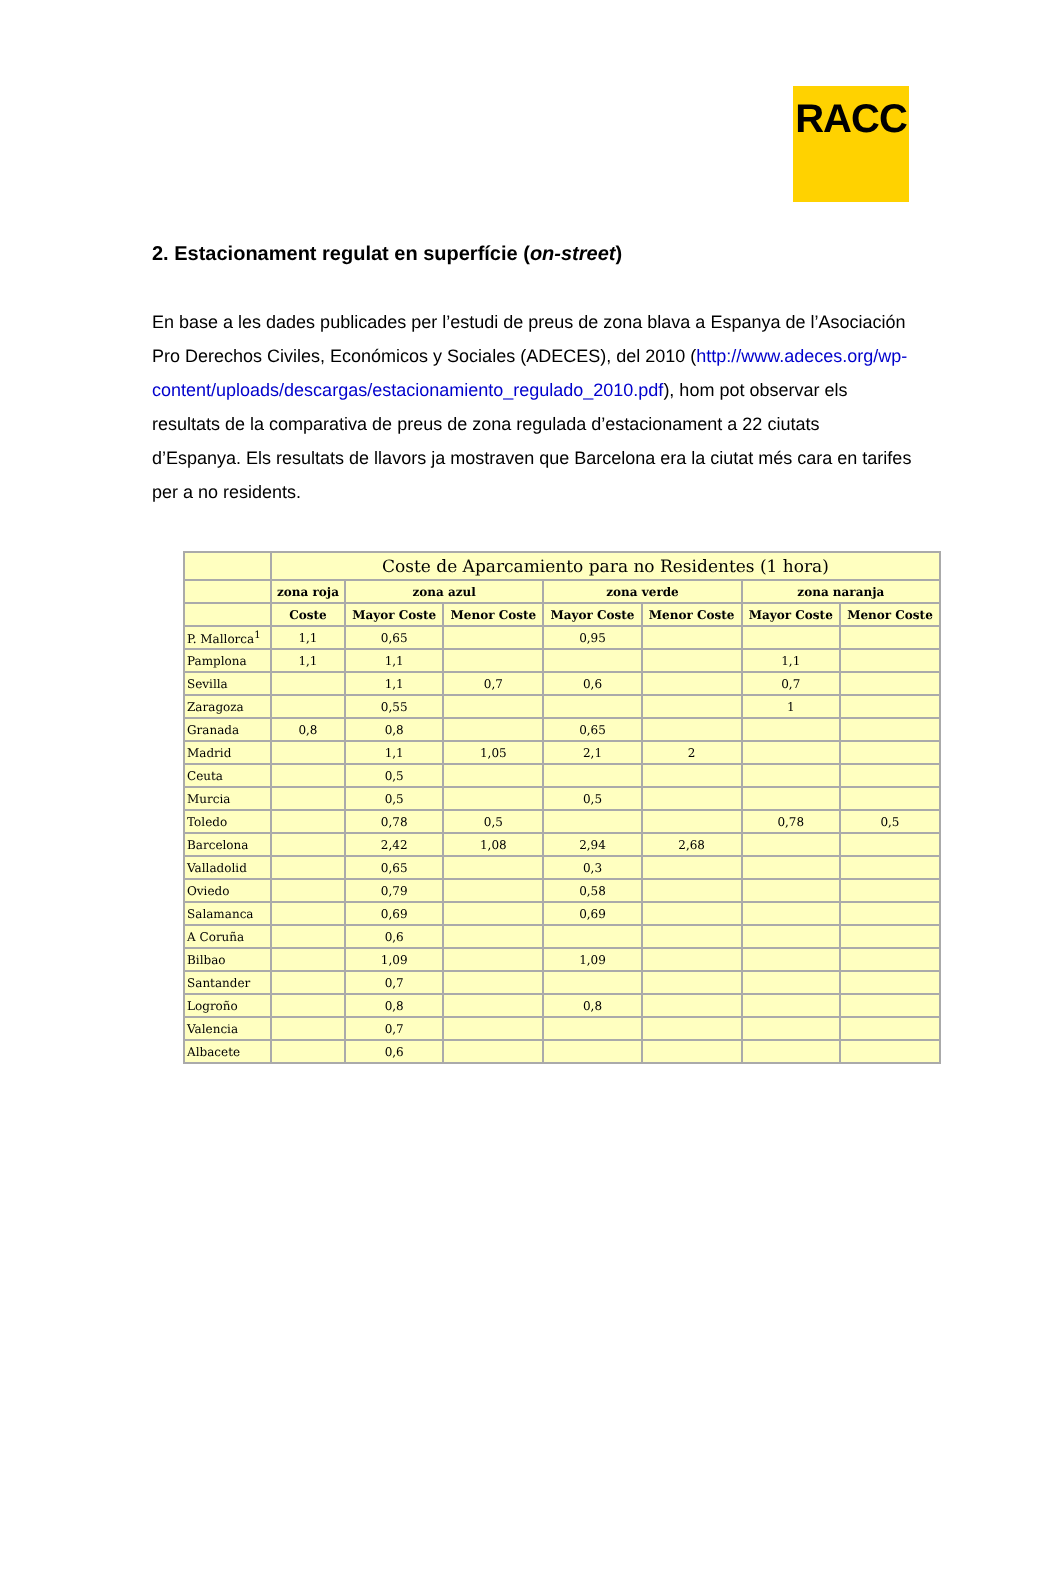RACC
2. Estacionament regulat en superfície (on-street)
En base a les dades publicades per l’estudi de preus de zona blava a Espanya de l’Asociación Pro Derechos Civiles, Económicos y Sociales (ADECES), del 2010 (http://www.adeces.org/wp-content/uploads/descargas/estacionamiento_regulado_2010.pdf), hom pot observar els resultats de la comparativa de preus de zona regulada d’estacionament a 22 ciutats d’Espanya. Els resultats de llavors ja mostraven que Barcelona era la ciutat més cara en tarifes per a no residents.
| | Coste de Aparcamiento para no Residentes (1 hora) | | | | | | |
| --- | --- | --- | --- | --- | --- | --- | --- |
| | zona roja | zona azul | | zona verde | | zona naranja | |
| | Coste | Mayor Coste | Menor Coste | Mayor Coste | Menor Coste | Mayor Coste | Menor Coste |
| P. Mallorca<sup>1</sup> | 1,1 | 0,65 | | 0,95 | | | |
| Pamplona | 1,1 | 1,1 | | | | 1,1 | |
| Sevilla | | 1,1 | 0,7 | 0,6 | | 0,7 | |
| Zaragoza | | 0,55 | | | | 1 | |
| Granada | 0,8 | 0,8 | | 0,65 | | | |
| Madrid | | 1,1 | 1,05 | 2,1 | 2 | | |
| Ceuta | | 0,5 | | | | | |
| Murcia | | 0,5 | | 0,5 | | | |
| Toledo | | 0,78 | 0,5 | | | 0,78 | 0,5 |
| Barcelona | | 2,42 | 1,08 | 2,94 | 2,68 | | |
| Valladolid | | 0,65 | | 0,3 | | | |
| Oviedo | | 0,79 | | 0,58 | | | |
| Salamanca | | 0,69 | | 0,69 | | | |
| A Coruña | | 0,6 | | | | | |
| Bilbao | | 1,09 | | 1,09 | | | |
| Santander | | 0,7 | | | | | |
| Logroño | | 0,8 | | 0,8 | | | |
| Valencia | | 0,7 | | | | | |
| Albacete | | 0,6 | | | | | |